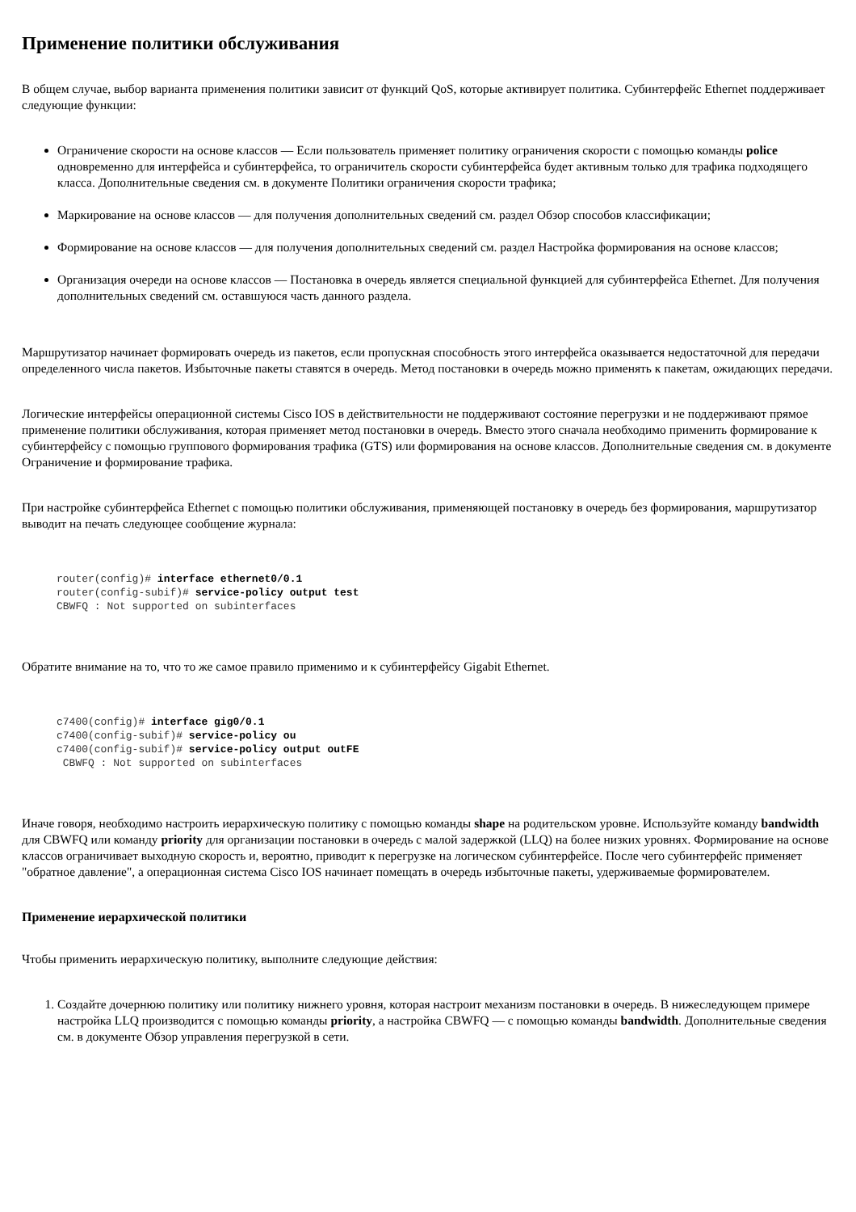Применение политики обслуживания
В общем случае, выбор варианта применения политики зависит от функций QoS, которые активирует политика. Субинтерфейс Ethernet поддерживает следующие функции:
Ограничение скорости на основе классов — Если пользователь применяет политику ограничения скорости с помощью команды police одновременно для интерфейса и субинтерфейса, то ограничитель скорости субинтерфейса будет активным только для трафика подходящего класса. Дополнительные сведения см. в документе Политики ограничения скорости трафика;
Маркирование на основе классов — для получения дополнительных сведений см. раздел Обзор способов классификации;
Формирование на основе классов — для получения дополнительных сведений см. раздел Настройка формирования на основе классов;
Организация очереди на основе классов — Постановка в очередь является специальной функцией для субинтерфейса Ethernet. Для получения дополнительных сведений см. оставшуюся часть данного раздела.
Маршрутизатор начинает формировать очередь из пакетов, если пропускная способность этого интерфейса оказывается недостаточной для передачи определенного числа пакетов. Избыточные пакеты ставятся в очередь. Метод постановки в очередь можно применять к пакетам, ожидающих передачи.
Логические интерфейсы операционной системы Cisco IOS в действительности не поддерживают состояние перегрузки и не поддерживают прямое применение политики обслуживания, которая применяет метод постановки в очередь. Вместо этого сначала необходимо применить формирование к субинтерфейсу с помощью группового формирования трафика (GTS) или формирования на основе классов. Дополнительные сведения см. в документе Ограничение и формирование трафика.
При настройке субинтерфейса Ethernet с помощью политики обслуживания, применяющей постановку в очередь без формирования, маршрутизатор выводит на печать следующее сообщение журнала:
router(config)# interface ethernet0/0.1
router(config-subif)# service-policy output test
CBWFQ : Not supported on subinterfaces
Обратите внимание на то, что то же самое правило применимо и к субинтерфейсу Gigabit Ethernet.
c7400(config)# interface gig0/0.1
c7400(config-subif)# service-policy ou
c7400(config-subif)# service-policy output outFE
 CBWFQ : Not supported on subinterfaces
Иначе говоря, необходимо настроить иерархическую политику с помощью команды shape на родительском уровне. Используйте команду bandwidth для CBWFQ или команду priority для организации постановки в очередь с малой задержкой (LLQ) на более низких уровнях. Формирование на основе классов ограничивает выходную скорость и, вероятно, приводит к перегрузке на логическом субинтерфейсе. После чего субинтерфейс применяет "обратное давление", а операционная система Cisco IOS начинает помещать в очередь избыточные пакеты, удерживаемые формирователем.
Применение иерархической политики
Чтобы применить иерархическую политику, выполните следующие действия:
1. Создайте дочернюю политику или политику нижнего уровня, которая настроит механизм постановки в очередь. В нижеследующем примере настройка LLQ производится с помощью команды priority, а настройка CBWFQ — с помощью команды bandwidth. Дополнительные сведения см. в документе Обзор управления перегрузкой в сети.